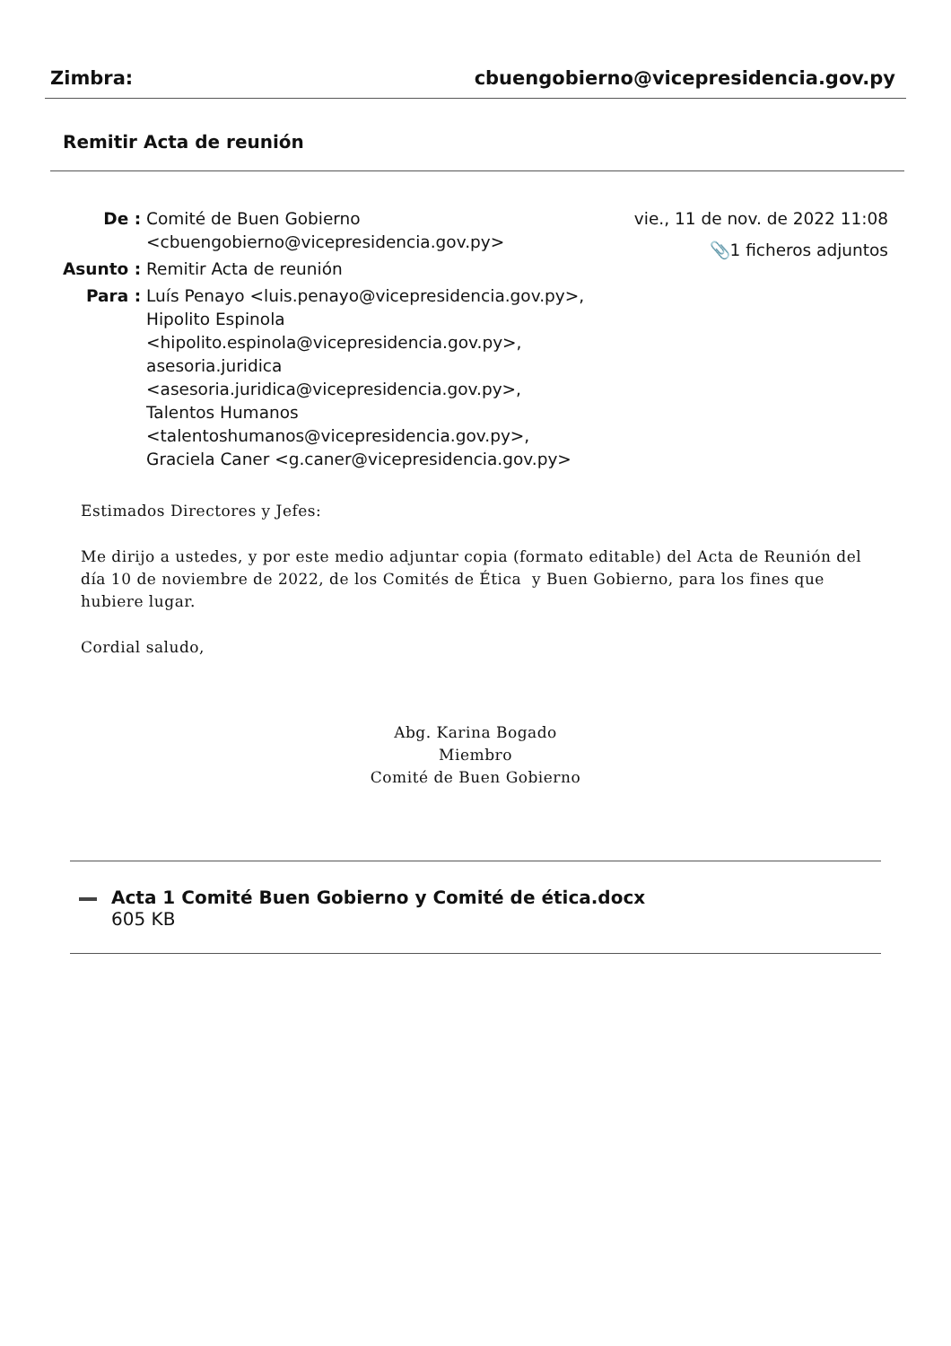Zimbra: cbuengobierno@vicepresidencia.gov.py
Remitir Acta de reunión
| De : | Comité de Buen Gobierno <cbuengobierno@vicepresidencia.gov.py> |
| Asunto : | Remitir Acta de reunión |
| Para : | Luís Penayo <luis.penayo@vicepresidencia.gov.py>, Hipolito Espinola <hipolito.espinola@vicepresidencia.gov.py>, asesoria.juridica <asesoria.juridica@vicepresidencia.gov.py>, Talentos Humanos <talentoshumanos@vicepresidencia.gov.py>, Graciela Caner <g.caner@vicepresidencia.gov.py> |
vie., 11 de nov. de 2022 11:08
📎1 ficheros adjuntos
Estimados Directores y Jefes:
Me dirijo a ustedes, y por este medio adjuntar copia (formato editable) del Acta de Reunión del día 10 de noviembre de 2022, de los Comités de Ética y Buen Gobierno, para los fines que hubiere lugar.
Cordial saludo,
Abg. Karina Bogado
Miembro
Comité de Buen Gobierno
Acta 1 Comité Buen Gobierno y Comité de ética.docx
605 KB